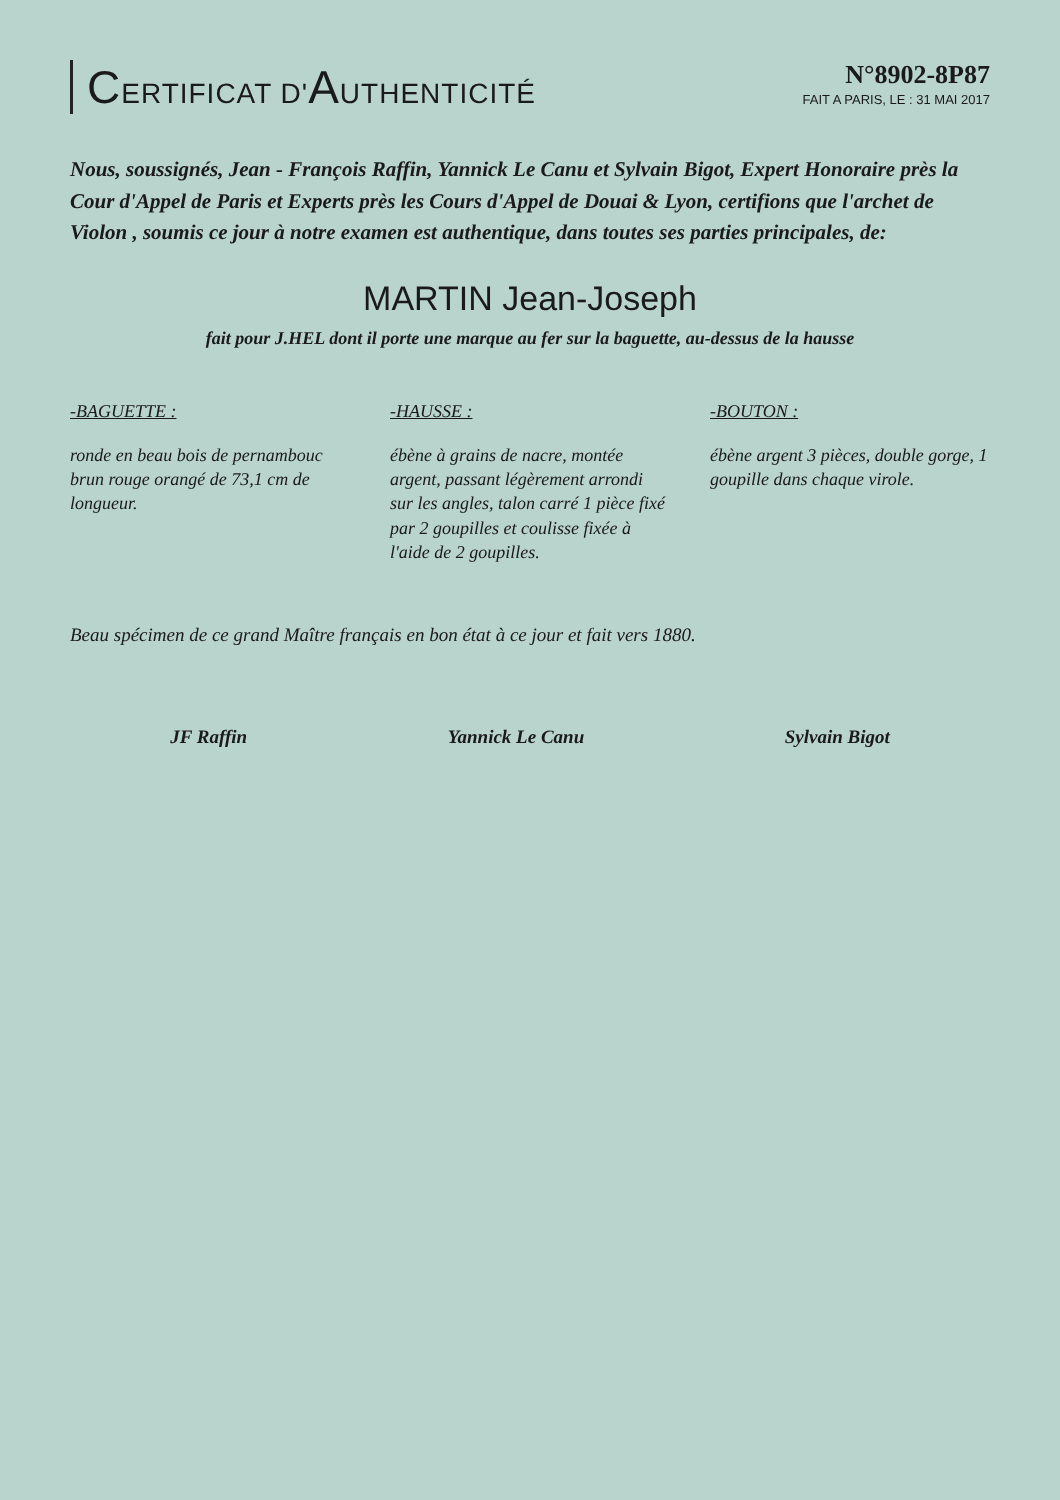CERTIFICAT D'AUTHENTICITÉ N°8902-8P87
FAIT A PARIS, LE : 31 MAI 2017
Nous, soussignés, Jean - François Raffin, Yannick Le Canu et Sylvain Bigot, Expert Honoraire près la Cour d'Appel de Paris et Experts près les Cours d'Appel de Douai & Lyon, certifions que l'archet de Violon , soumis ce jour à notre examen est authentique, dans toutes ses parties principales, de:
MARTIN Jean-Joseph
fait pour J.HEL dont il porte une marque au fer sur la baguette, au-dessus de la hausse
-BAGUETTE :
ronde en beau bois de pernambouc brun rouge orangé de 73,1 cm de longueur.
-HAUSSE :
ébène à grains de nacre, montée argent, passant légèrement arrondi sur les angles, talon carré 1 pièce fixé par 2 goupilles et coulisse fixée à l'aide de 2 goupilles.
-BOUTON :
ébène argent 3 pièces, double gorge, 1 goupille dans chaque virole.
Beau spécimen de ce grand Maître français en bon état à ce jour et fait vers 1880.
JF Raffin Yannick Le Canu Sylvain Bigot